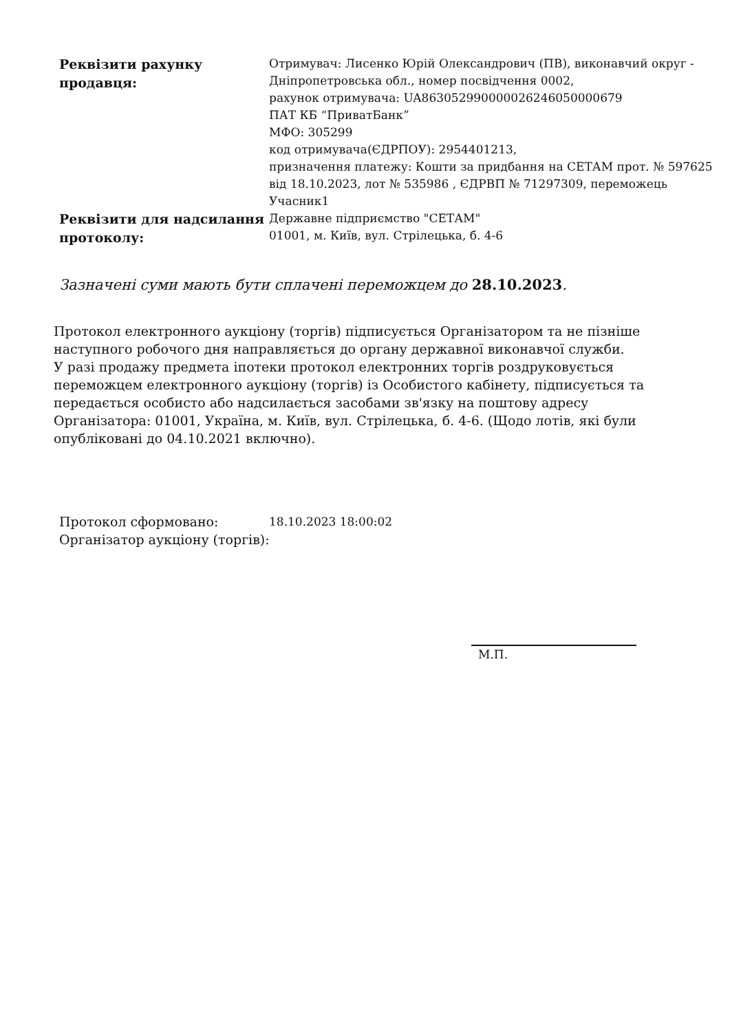| Реквізити рахунку продавця: | Отримувач: Лисенко Юрій Олександрович (ПВ), виконавчий округ - Дніпропетровська обл., номер посвідчення 0002, рахунок отримувача: UA863052990000026246050000679 ПАТ КБ “ПриватБанк” МФО: 305299 код отримувача(ЄДРПОУ): 2954401213, призначення платежу: Кошти за придбання на СЕТАМ прот. № 597625 від 18.10.2023, лот № 535986 , ЄДРВП № 71297309, переможець Учасник1 |
| Реквізити для надсилання протоколу: | Державне підприємство "СЕТАМ" 01001, м. Київ, вул. Стрілецька, б. 4-6 |
Зазначені суми мають бути сплачені переможцем до 28.10.2023.
Протокол електронного аукціону (торгів) підписується Організатором та не пізніше наступного робочого дня направляється до органу державної виконавчої служби.
У разі продажу предмета іпотеки протокол електронних торгів роздруковується переможцем електронного аукціону (торгів) із Особистого кабінету, підписується та передається особисто або надсилається засобами зв'язку на поштову адресу Організатора: 01001, Україна, м. Київ, вул. Стрілецька, б. 4-6. (Щодо лотів, які були опубліковані до 04.10.2021 включно).
| Протокол сформовано: | 18.10.2023 18:00:02 |
| Організатор аукціону (торгів): | |
М.П.